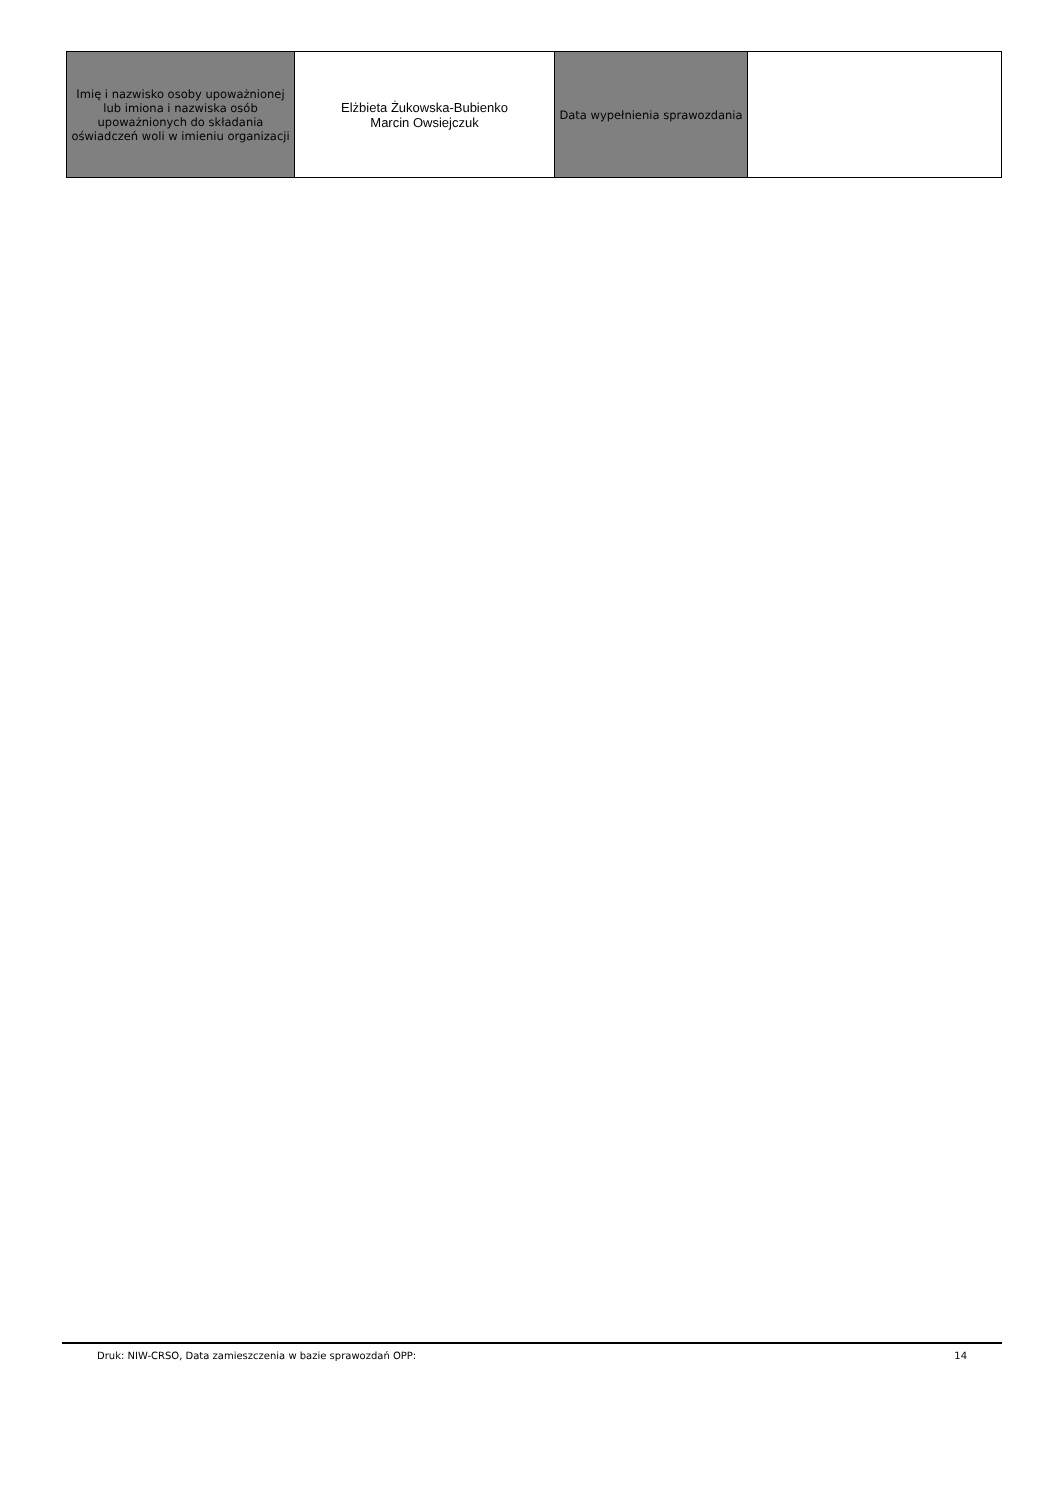| Imię i nazwisko osoby upoważnionej lub imiona i nazwiska osób upoważnionych do składania oświadczeń woli w imieniu organizacji | Elżbieta Żukowska-Bubienko Marcin Owsiejczuk | Data wypełnienia sprawozdania | |
Druk: NIW-CRSO, Data zamieszczenia w bazie sprawozdań OPP: 14